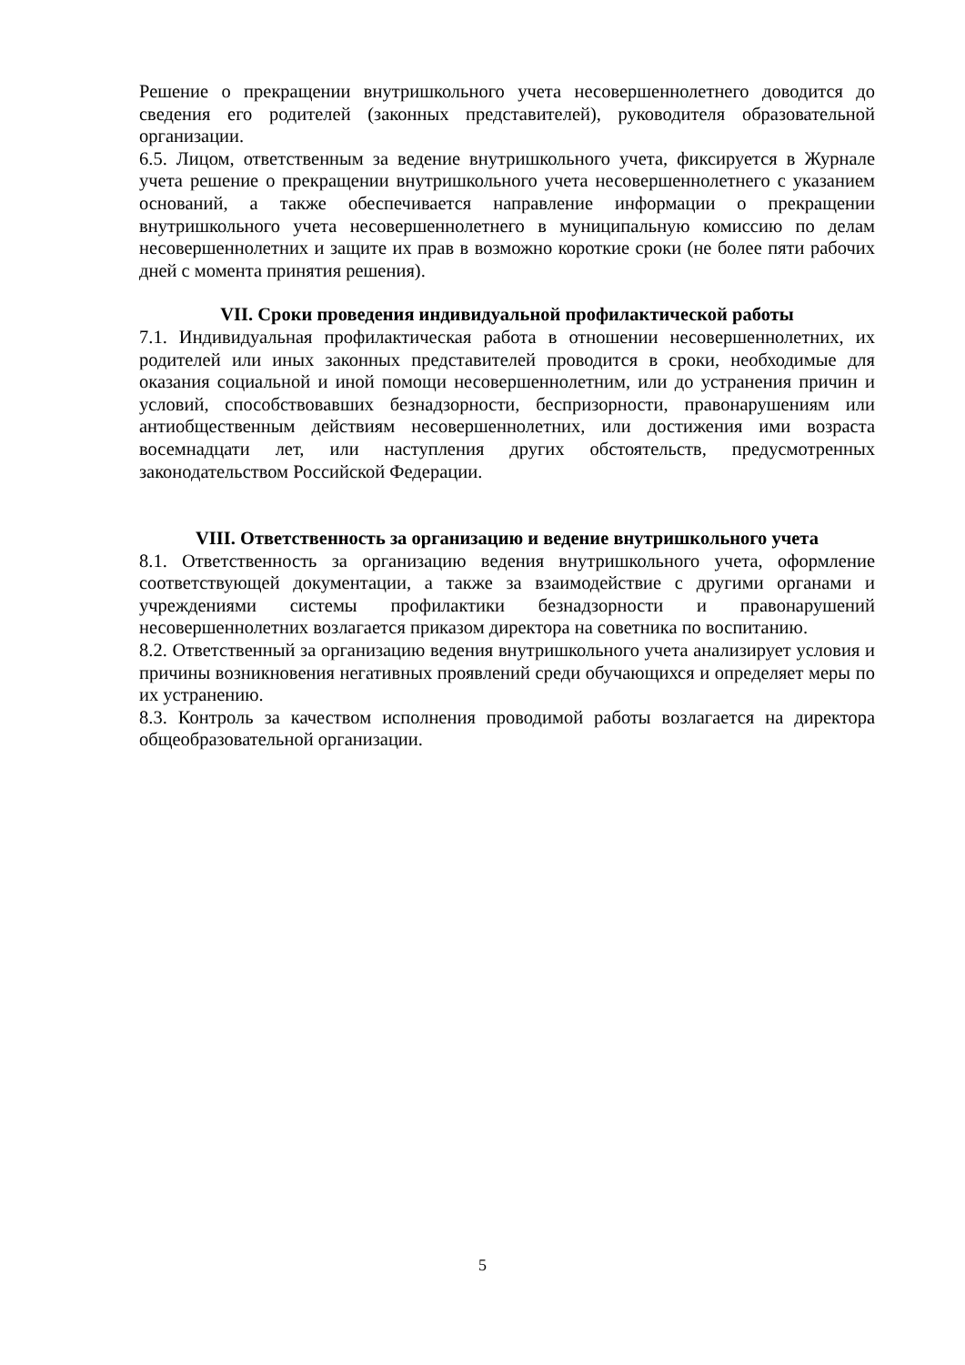Решение о прекращении внутришкольного учета несовершеннолетнего доводится до сведения его родителей (законных представителей), руководителя образовательной организации.
6.5. Лицом, ответственным за ведение внутришкольного учета, фиксируется в Журнале учета решение о прекращении внутришкольного учета несовершеннолетнего с указанием оснований, а также обеспечивается направление информации о прекращении внутришкольного учета несовершеннолетнего в муниципальную комиссию по делам несовершеннолетних и защите их прав в возможно короткие сроки (не более пяти рабочих дней с момента принятия решения).
VII. Сроки проведения индивидуальной профилактической работы
7.1. Индивидуальная профилактическая работа в отношении несовершеннолетних, их родителей или иных законных представителей проводится в сроки, необходимые для оказания социальной и иной помощи несовершеннолетним, или до устранения причин и условий, способствовавших безнадзорности, беспризорности, правонарушениям или антиобщественным действиям несовершеннолетних, или достижения ими возраста восемнадцати лет, или наступления других обстоятельств, предусмотренных законодательством Российской Федерации.
VIII. Ответственность за организацию и ведение внутришкольного учета
8.1. Ответственность за организацию ведения внутришкольного учета, оформление соответствующей документации, а также за взаимодействие с другими органами и учреждениями системы профилактики безнадзорности и правонарушений несовершеннолетних возлагается приказом директора на советника по воспитанию.
8.2. Ответственный за организацию ведения внутришкольного учета анализирует условия и причины возникновения негативных проявлений среди обучающихся и определяет меры по их устранению.
8.3. Контроль за качеством исполнения проводимой работы возлагается на директора общеобразовательной организации.
5